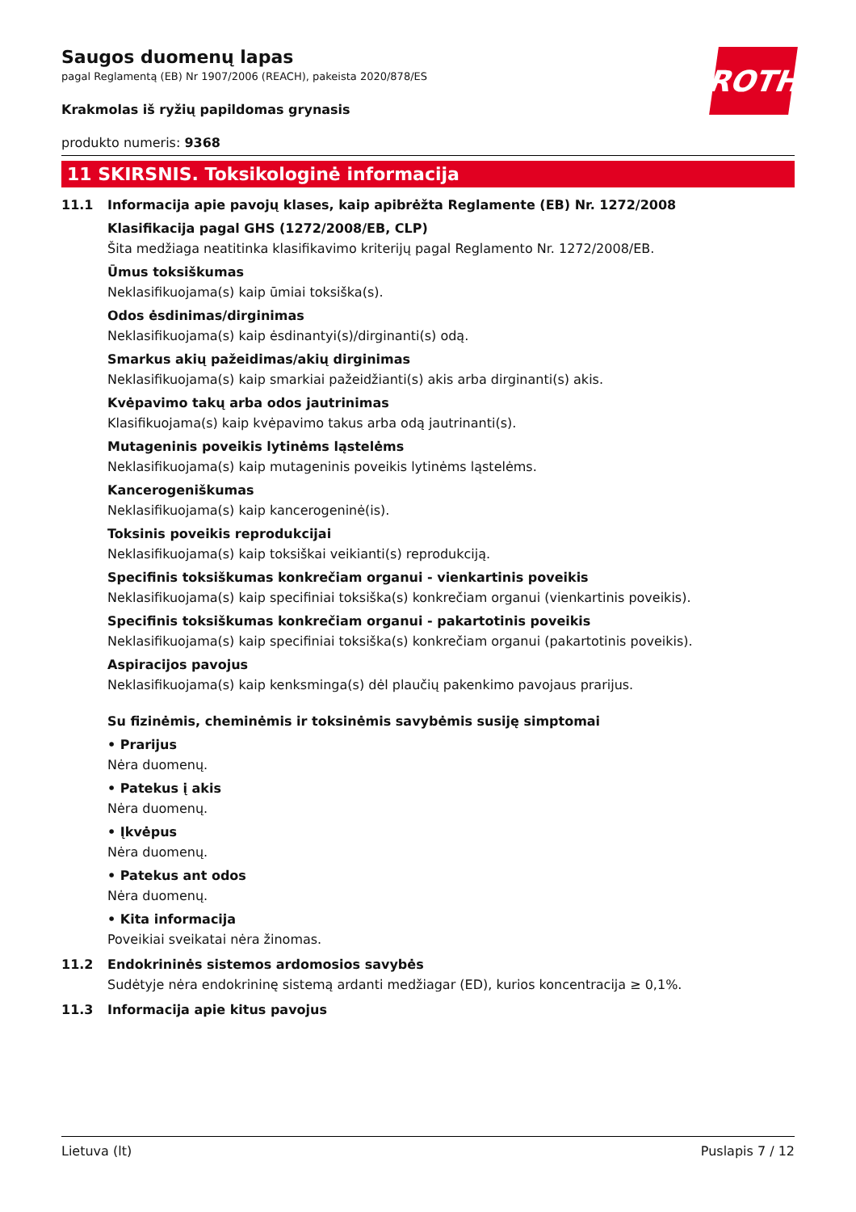ROTH
Saugos duomenų lapas
pagal Reglamentą (EB) Nr 1907/2006 (REACH), pakeista 2020/878/ES
Krakmolas iš ryžių papildomas grynasis
produkto numeris: 9368
11 SKIRSNIS. Toksikologinė informacija
11.1 Informacija apie pavojų klases, kaip apibrėžta Reglamente (EB) Nr. 1272/2008
Klasifikacija pagal GHS (1272/2008/EB, CLP)
Šita medžiaga neatitinka klasifikavimo kriterijų pagal Reglamento Nr. 1272/2008/EB.
Ūmus toksiškumas
Neklasifikuojama(s) kaip ūmiai toksiška(s).
Odos ėsdinimas/dirginimas
Neklasifikuojama(s) kaip ėsdinantyi(s)/dirginanti(s) odą.
Smarkus akių pažeidimas/akių dirginimas
Neklasifikuojama(s) kaip smarkiai pažeidžianti(s) akis arba dirginanti(s) akis.
Kvėpavimo takų arba odos jautrinimas
Klasifikuojama(s) kaip kvėpavimo takus arba odą jautrinanti(s).
Mutageninis poveikis lytinėms ląstelėms
Neklasifikuojama(s) kaip mutageninis poveikis lytinėms ląstelėms.
Kancerogeniškumas
Neklasifikuojama(s) kaip kancerogeninė(is).
Toksinis poveikis reprodukcijai
Neklasifikuojama(s) kaip toksiškai veikianti(s) reprodukciją.
Specifinis toksiškumas konkrečiam organui - vienkartinis poveikis
Neklasifikuojama(s) kaip specifiniai toksiška(s) konkrečiam organui (vienkartinis poveikis).
Specifinis toksiškumas konkrečiam organui - pakartotinis poveikis
Neklasifikuojama(s) kaip specifiniai toksiška(s) konkrečiam organui (pakartotinis poveikis).
Aspiracijos pavojus
Neklasifikuojama(s) kaip kenksminga(s) dėl plaučių pakenkimo pavojaus prarijus.
Su fizinėmis, cheminėmis ir toksinėmis savybėmis susiję simptomai
• Prarijus
Nėra duomenų.
• Patekus į akis
Nėra duomenų.
• Įkvėpus
Nėra duomenų.
• Patekus ant odos
Nėra duomenų.
• Kita informacija
Poveikiai sveikatai nėra žinomas.
11.2 Endokrininės sistemos ardomosios savybės
Sudėtyje nėra endokrininę sistemą ardanti medžiagar (ED), kurios koncentracija ≥ 0,1%.
11.3 Informacija apie kitus pavojus
Lietuva (lt) Puslapis 7 / 12